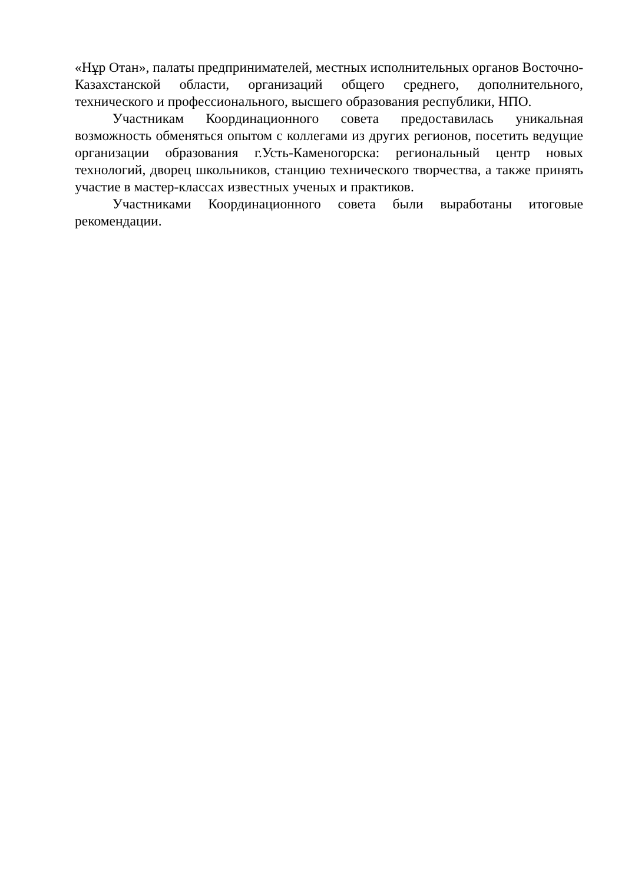«Нұр Отан», палаты предпринимателей, местных исполнительных органов Восточно-Казахстанской области, организаций общего среднего, дополнительного, технического и профессионального, высшего образования республики, НПО.
Участникам Координационного совета предоставилась уникальная возможность обменяться опытом с коллегами из других регионов, посетить ведущие организации образования г.Усть-Каменогорска: региональный центр новых технологий, дворец школьников, станцию технического творчества, а также принять участие в мастер-классах известных ученых и практиков.
Участниками Координационного совета были выработаны итоговые рекомендации.